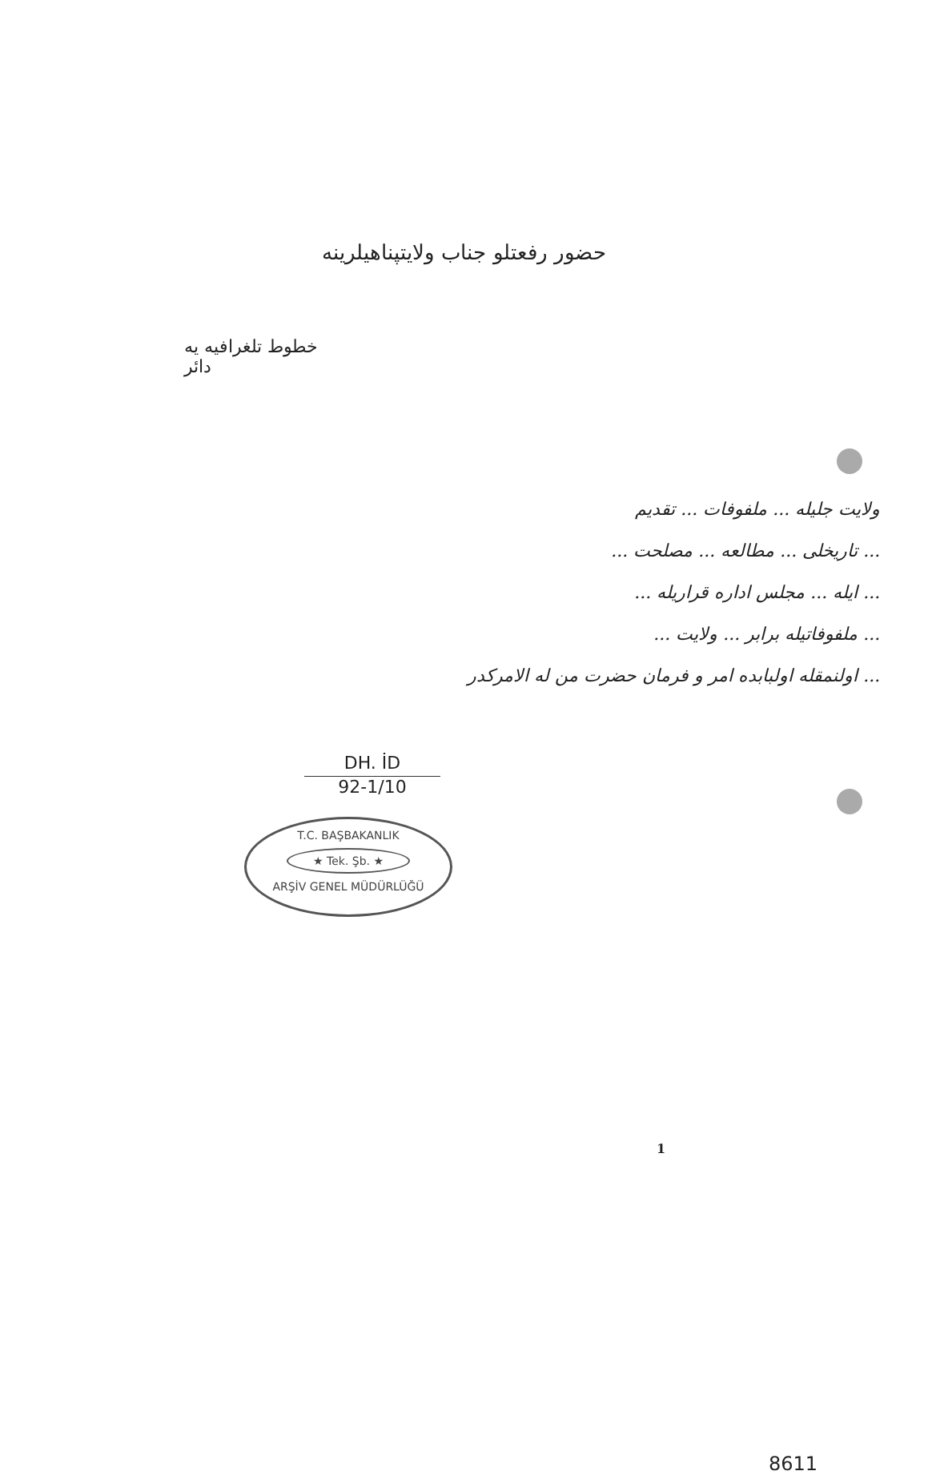حضور رفعتلو جناب ولايتپناهيلرينه
خطوط تلغرافيه يه دائر
ولايت جليله ... ملفوفات ... تقديم
... تاريخلى ... مطالعه ... مصلحت ...
... ايله ... مجلس اداره قراريله ...
... ملفوفاتيله برابر ... ولايت ...
... اولنمقله اولبابده امر و فرمان حضرت من له الامركدر
DH. İD
92-1/10
T.C. BAŞBAKANLIK
★ Tek. Şb. ★
ARŞİV GENEL MÜDÜRLÜĞÜ
1
8611